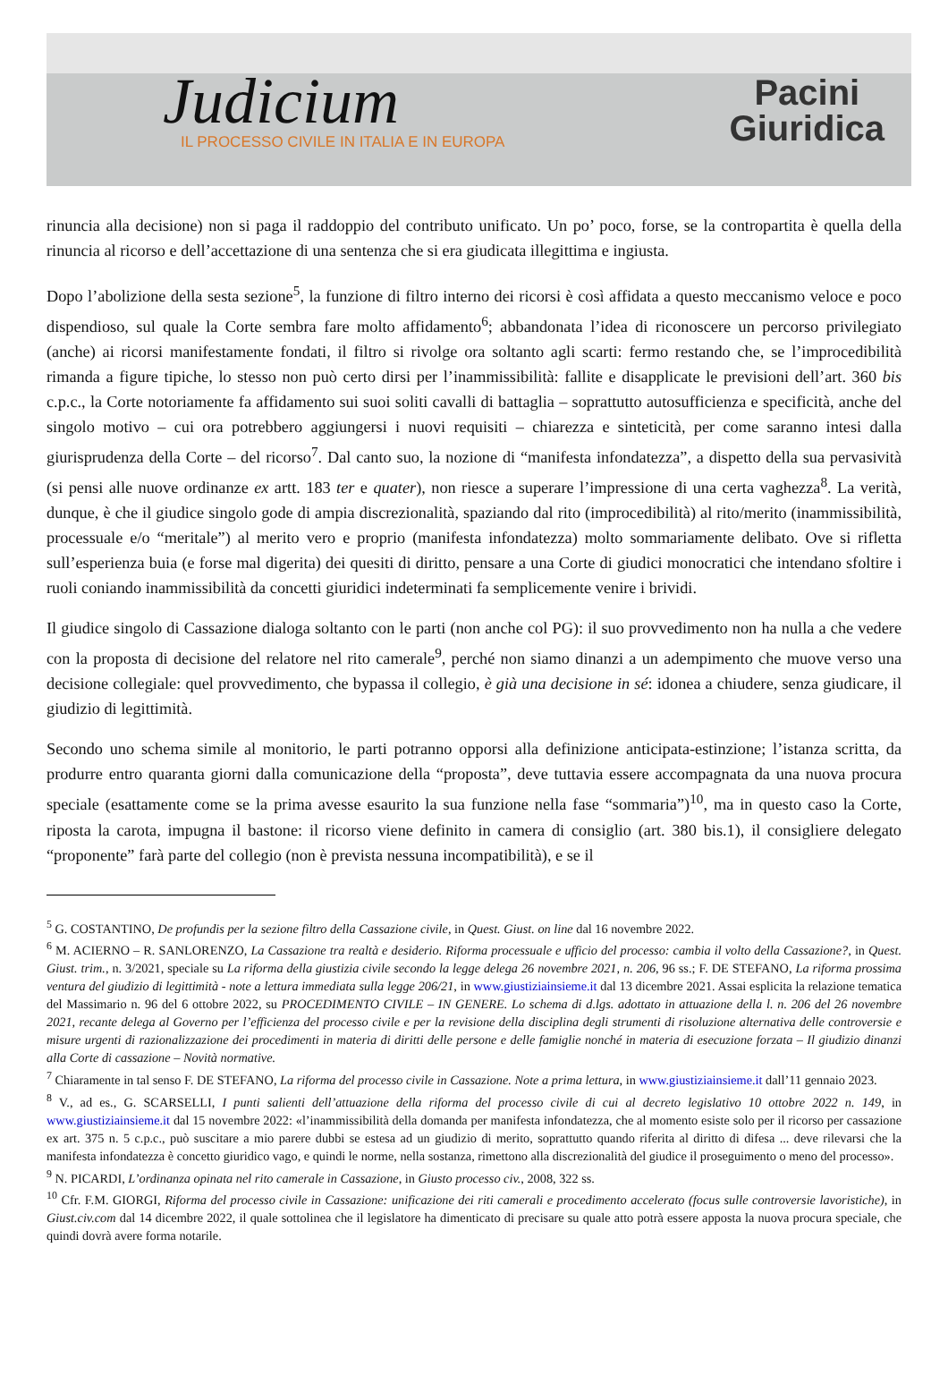Judicium
IL PROCESSO CIVILE IN ITALIA E IN EUROPA
Pacini
Giuridica
rinuncia alla decisione) non si paga il raddoppio del contributo unificato. Un po’ poco, forse, se la contropartita è quella della rinuncia al ricorso e dell’accettazione di una sentenza che si era giudicata illegittima e ingiusta.
Dopo l’abolizione della sesta sezione<sup>5</sup>, la funzione di filtro interno dei ricorsi è così affidata a questo meccanismo veloce e poco dispendioso, sul quale la Corte sembra fare molto affidamento<sup>6</sup>; abbandonata l’idea di riconoscere un percorso privilegiato (anche) ai ricorsi manifestamente fondati, il filtro si rivolge ora soltanto agli scarti: fermo restando che, se l’improcedibilità rimanda a figure tipiche, lo stesso non può certo dirsi per l’inammissibilità: fallite e disapplicate le previsioni dell’art. 360 bis c.p.c., la Corte notoriamente fa affidamento sui suoi soliti cavalli di battaglia – soprattutto autosufficienza e specificità, anche del singolo motivo – cui ora potrebbero aggiungersi i nuovi requisiti – chiarezza e sinteticità, per come saranno intesi dalla giurisprudenza della Corte – del ricorso<sup>7</sup>. Dal canto suo, la nozione di “manifesta infondatezza”, a dispetto della sua pervasività (si pensi alle nuove ordinanze ex artt. 183 ter e quater), non riesce a superare l’impressione di una certa vaghezza<sup>8</sup>. La verità, dunque, è che il giudice singolo gode di ampia discrezionalità, spaziando dal rito (improcedibilità) al rito/merito (inammissibilità, processuale e/o “meritale”) al merito vero e proprio (manifesta infondatezza) molto sommariamente delibato. Ove si rifletta sull’esperienza buia (e forse mal digerita) dei quesiti di diritto, pensare a una Corte di giudici monocratici che intendano sfoltire i ruoli coniando inammissibilità da concetti giuridici indeterminati fa semplicemente venire i brividi.
Il giudice singolo di Cassazione dialoga soltanto con le parti (non anche col PG): il suo provvedimento non ha nulla a che vedere con la proposta di decisione del relatore nel rito camerale<sup>9</sup>, perché non siamo dinanzi a un adempimento che muove verso una decisione collegiale: quel provvedimento, che bypassa il collegio, è già una decisione in sé: idonea a chiudere, senza giudicare, il giudizio di legittimità.
Secondo uno schema simile al monitorio, le parti potranno opporsi alla definizione anticipata-estinzione; l’istanza scritta, da produrre entro quaranta giorni dalla comunicazione della “proposta”, deve tuttavia essere accompagnata da una nuova procura speciale (esattamente come se la prima avesse esaurito la sua funzione nella fase “sommaria”)<sup>10</sup>, ma in questo caso la Corte, riposta la carota, impugna il bastone: il ricorso viene definito in camera di consiglio (art. 380 bis.1), il consigliere delegato “proponente” farà parte del collegio (non è prevista nessuna incompatibilità), e se il
<sup>5</sup> G. COSTANTINO, De profundis per la sezione filtro della Cassazione civile, in Quest. Giust. on line dal 16 novembre 2022.
<sup>6</sup> M. ACIERNO – R. SANLORENZO, La Cassazione tra realtà e desiderio. Riforma processuale e ufficio del processo: cambia il volto della Cassazione?, in Quest. Giust. trim., n. 3/2021, speciale su La riforma della giustizia civile secondo la legge delega 26 novembre 2021, n. 206, 96 ss.; F. DE STEFANO, La riforma prossima ventura del giudizio di legittimità - note a lettura immediata sulla legge 206/21, in www.giustiziainsieme.it dal 13 dicembre 2021. Assai esplicita la relazione tematica del Massimario n. 96 del 6 ottobre 2022, su PROCEDIMENTO CIVILE – IN GENERE. Lo schema di d.lgs. adottato in attuazione della l. n. 206 del 26 novembre 2021, recante delega al Governo per l’efficienza del processo civile e per la revisione della disciplina degli strumenti di risoluzione alternativa delle controversie e misure urgenti di razionalizzazione dei procedimenti in materia di diritti delle persone e delle famiglie nonché in materia di esecuzione forzata – Il giudizio dinanzi alla Corte di cassazione – Novità normative.
<sup>7</sup> Chiaramente in tal senso F. DE STEFANO, La riforma del processo civile in Cassazione. Note a prima lettura, in www.giustiziainsieme.it dall’11 gennaio 2023.
<sup>8</sup> V., ad es., G. SCARSELLI, I punti salienti dell’attuazione della riforma del processo civile di cui al decreto legislativo 10 ottobre 2022 n. 149, in www.giustiziainsieme.it dal 15 novembre 2022: «l’inammissibilità della domanda per manifesta infondatezza, che al momento esiste solo per il ricorso per cassazione ex art. 375 n. 5 c.p.c., può suscitare a mio parere dubbi se estesa ad un giudizio di merito, soprattutto quando riferita al diritto di difesa ... deve rilevarsi che la manifesta infondatezza è concetto giuridico vago, e quindi le norme, nella sostanza, rimettono alla discrezionalità del giudice il proseguimento o meno del processo».
<sup>9</sup> N. PICARDI, L’ordinanza opinata nel rito camerale in Cassazione, in Giusto processo civ., 2008, 322 ss.
<sup>10</sup> Cfr. F.M. GIORGI, Riforma del processo civile in Cassazione: unificazione dei riti camerali e procedimento accelerato (focus sulle controversie lavoristiche), in Giust.civ.com dal 14 dicembre 2022, il quale sottolinea che il legislatore ha dimenticato di precisare su quale atto potrà essere apposta la nuova procura speciale, che quindi dovrà avere forma notarile.